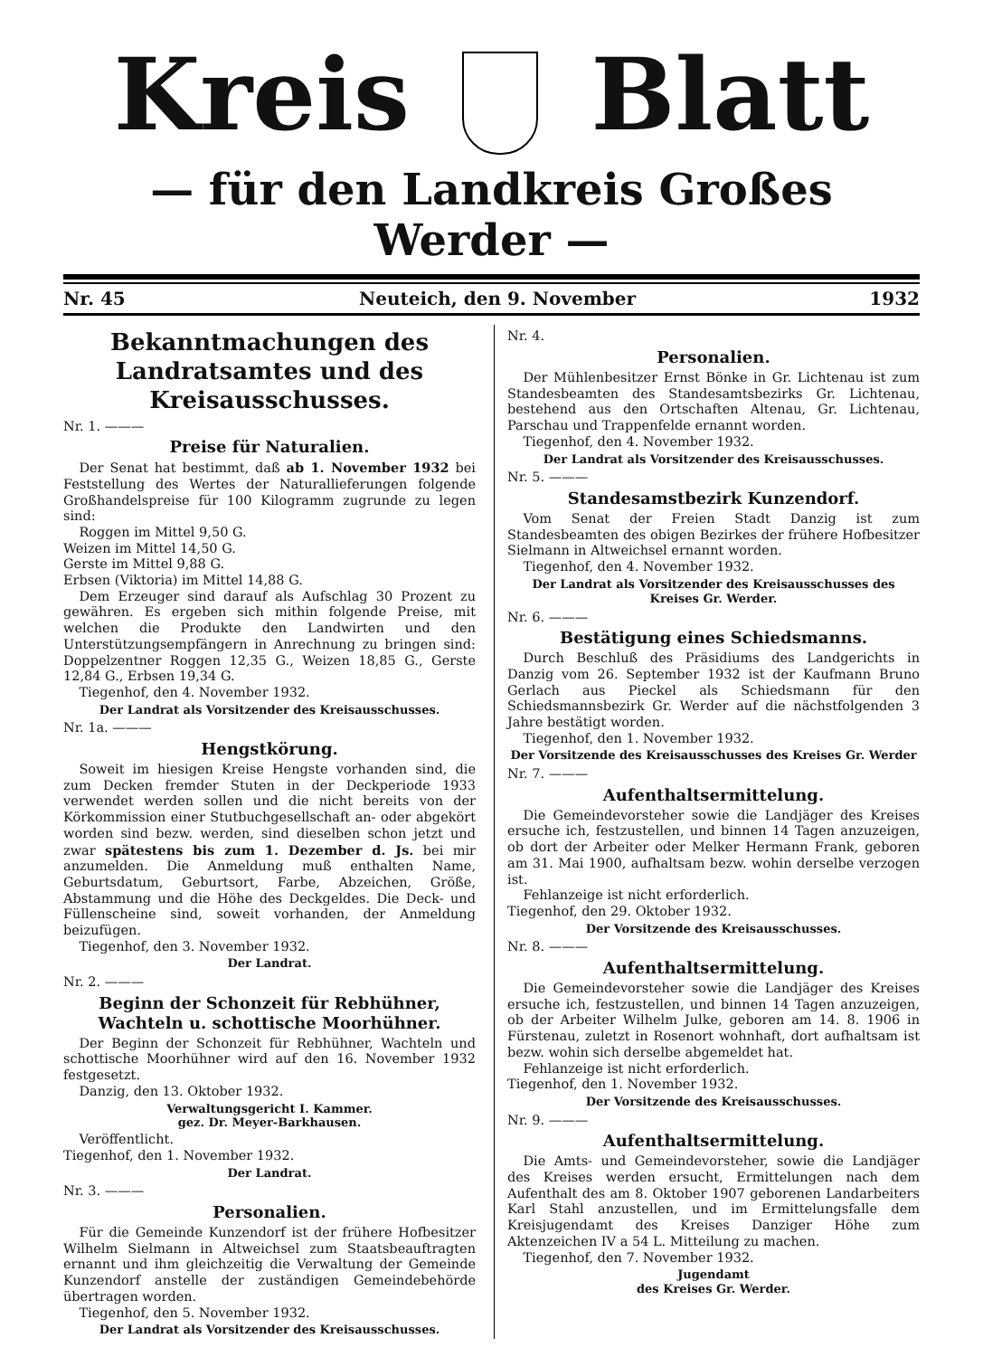Kreis Blatt
— für den Landkreis Großes Werder —
Nr. 45 Neuteich, den 9. November 1932
Bekanntmachungen des Landratsamtes und des Kreisausschusses.
Nr. 1. ———
Preise für Naturalien.
Der Senat hat bestimmt, daß ab 1. November 1932 bei Feststellung des Wertes der Naturallieferungen folgende Großhandelspreise für 100 Kilogramm zugrunde zu legen sind:
Roggen im Mittel 9,50 G.
Weizen im Mittel 14,50 G.
Gerste im Mittel 9,88 G.
Erbsen (Viktoria) im Mittel 14,88 G.
Dem Erzeuger sind darauf als Aufschlag 30 Prozent zu gewähren. Es ergeben sich mithin folgende Preise, mit welchen die Produkte den Landwirten und den Unterstützungsempfängern in Anrechnung zu bringen sind: Doppelzentner Roggen 12,35 G., Weizen 18,85 G., Gerste 12,84 G., Erbsen 19,34 G.
Tiegenhof, den 4. November 1932.
Der Landrat als Vorsitzender des Kreisausschusses.
Nr. 1a. ———
Hengstkörung.
Soweit im hiesigen Kreise Hengste vorhanden sind, die zum Decken fremder Stuten in der Deckperiode 1933 verwendet werden sollen und die nicht bereits von der Körkommission einer Stutbuchgesellschaft an- oder abgekört worden sind bezw. werden, sind dieselben schon jetzt und zwar spätestens bis zum 1. Dezember d. Js. bei mir anzumelden. Die Anmeldung muß enthalten Name, Geburtsdatum, Geburtsort, Farbe, Abzeichen, Größe, Abstammung und die Höhe des Deckgeldes. Die Deck- und Füllenscheine sind, soweit vorhanden, der Anmeldung beizufügen.
Tiegenhof, den 3. November 1932.
Der Landrat.
Nr. 2. ———
Beginn der Schonzeit für Rebhühner, Wachteln u. schottische Moorhühner.
Der Beginn der Schonzeit für Rebhühner, Wachteln und schottische Moorhühner wird auf den 16. November 1932 festgesetzt.
Danzig, den 13. Oktober 1932.
Verwaltungsgericht I. Kammer.
gez. Dr. Meyer-Barkhausen.
Veröffentlicht.
Tiegenhof, den 1. November 1932.
Der Landrat.
Nr. 3. ———
Personalien.
Für die Gemeinde Kunzendorf ist der frühere Hofbesitzer Wilhelm Sielmann in Altweichsel zum Staatsbeauftragten ernannt und ihm gleichzeitig die Verwaltung der Gemeinde Kunzendorf anstelle der zuständigen Gemeindebehörde übertragen worden.
Tiegenhof, den 5. November 1932.
Der Landrat als Vorsitzender des Kreisausschusses.
Nr. 4.
Personalien.
Der Mühlenbesitzer Ernst Bönke in Gr. Lichtenau ist zum Standesbeamten des Standesamtsbezirks Gr. Lichtenau, bestehend aus den Ortschaften Altenau, Gr. Lichtenau, Parschau und Trappenfelde ernannt worden.
Tiegenhof, den 4. November 1932.
Der Landrat als Vorsitzender des Kreisausschusses.
Nr. 5. ———
Standesamstbezirk Kunzendorf.
Vom Senat der Freien Stadt Danzig ist zum Standesbeamten des obigen Bezirkes der frühere Hofbesitzer Sielmann in Altweichsel ernannt worden.
Tiegenhof, den 4. November 1932.
Der Landrat als Vorsitzender des Kreisausschusses des Kreises Gr. Werder.
Nr. 6. ———
Bestätigung eines Schiedsmanns.
Durch Beschluß des Präsidiums des Landgerichts in Danzig vom 26. September 1932 ist der Kaufmann Bruno Gerlach aus Pieckel als Schiedsmann für den Schiedsmannsbezirk Gr. Werder auf die nächstfolgenden 3 Jahre bestätigt worden.
Tiegenhof, den 1. November 1932.
Der Vorsitzende des Kreisausschusses des Kreises Gr. Werder
Nr. 7. ———
Aufenthaltsermittelung.
Die Gemeindevorsteher sowie die Landjäger des Kreises ersuche ich, festzustellen, und binnen 14 Tagen anzuzeigen, ob dort der Arbeiter oder Melker Hermann Frank, geboren am 31. Mai 1900, aufhaltsam bezw. wohin derselbe verzogen ist.
Fehlanzeige ist nicht erforderlich.
Tiegenhof, den 29. Oktober 1932.
Der Vorsitzende des Kreisausschusses.
Nr. 8. ———
Aufenthaltsermittelung.
Die Gemeindevorsteher sowie die Landjäger des Kreises ersuche ich, festzustellen, und binnen 14 Tagen anzuzeigen, ob der Arbeiter Wilhelm Julke, geboren am 14. 8. 1906 in Fürstenau, zuletzt in Rosenort wohnhaft, dort aufhaltsam ist bezw. wohin sich derselbe abgemeldet hat.
Fehlanzeige ist nicht erforderlich.
Tiegenhof, den 1. November 1932.
Der Vorsitzende des Kreisausschusses.
Nr. 9. ———
Aufenthaltsermittelung.
Die Amts- und Gemeindevorsteher, sowie die Landjäger des Kreises werden ersucht, Ermittelungen nach dem Aufenthalt des am 8. Oktober 1907 geborenen Landarbeiters Karl Stahl anzustellen, und im Ermittelungsfalle dem Kreisjugendamt des Kreises Danziger Höhe zum Aktenzeichen IV a 54 L. Mitteilung zu machen.
Tiegenhof, den 7. November 1932.
Jugendamt
des Kreises Gr. Werder.